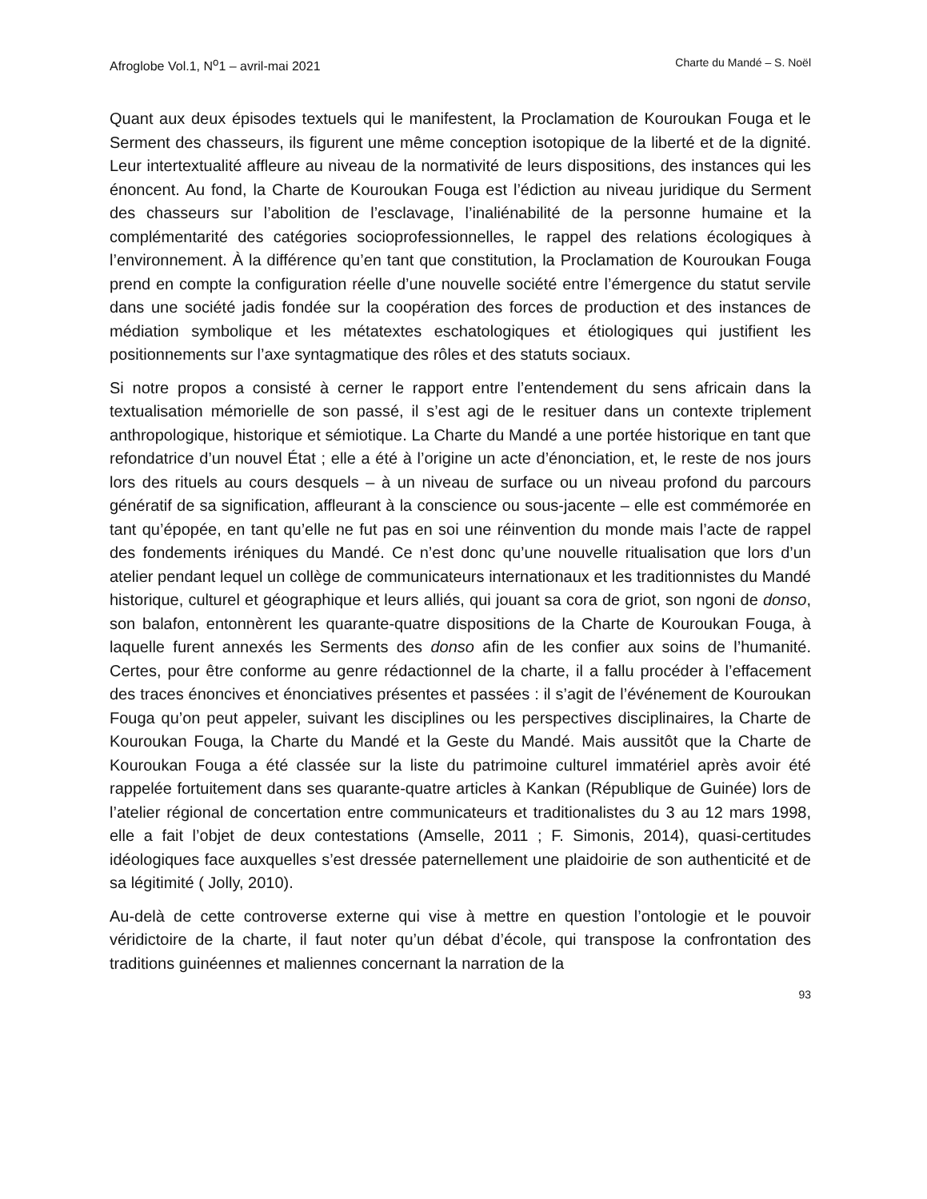Afroglobe Vol.1, N<sup>o</sup>1 – avril-mai 2021 Charte du Mandé – S. Noël
Quant aux deux épisodes textuels qui le manifestent, la Proclamation de Kouroukan Fouga et le Serment des chasseurs, ils figurent une même conception isotopique de la liberté et de la dignité. Leur intertextualité affleure au niveau de la normativité de leurs dispositions, des instances qui les énoncent. Au fond, la Charte de Kouroukan Fouga est l’édiction au niveau juridique du Serment des chasseurs sur l’abolition de l’esclavage, l’inaliénabilité de la personne humaine et la complémentarité des catégories socioprofessionnelles, le rappel des relations écologiques à l’environnement. À la différence qu’en tant que constitution, la Proclamation de Kouroukan Fouga prend en compte la configuration réelle d’une nouvelle société entre l’émergence du statut servile dans une société jadis fondée sur la coopération des forces de production et des instances de médiation symbolique et les métatextes eschatologiques et étiologiques qui justifient les positionnements sur l’axe syntagmatique des rôles et des statuts sociaux.
Si notre propos a consisté à cerner le rapport entre l’entendement du sens africain dans la textualisation mémorielle de son passé, il s’est agi de le resituer dans un contexte triplement anthropologique, historique et sémiotique. La Charte du Mandé a une portée historique en tant que refondatrice d’un nouvel État ; elle a été à l’origine un acte d’énonciation, et, le reste de nos jours lors des rituels au cours desquels – à un niveau de surface ou un niveau profond du parcours génératif de sa signification, affleurant à la conscience ou sous-jacente – elle est commémorée en tant qu’épopée, en tant qu’elle ne fut pas en soi une réinvention du monde mais l’acte de rappel des fondements iréniques du Mandé. Ce n’est donc qu’une nouvelle ritualisation que lors d’un atelier pendant lequel un collège de communicateurs internationaux et les traditionnistes du Mandé historique, culturel et géographique et leurs alliés, qui jouant sa cora de griot, son ngoni de donso, son balafon, entonnèrent les quarante-quatre dispositions de la Charte de Kouroukan Fouga, à laquelle furent annexés les Serments des donso afin de les confier aux soins de l’humanité. Certes, pour être conforme au genre rédactionnel de la charte, il a fallu procéder à l’effacement des traces énoncives et énonciatives présentes et passées : il s’agit de l’événement de Kouroukan Fouga qu’on peut appeler, suivant les disciplines ou les perspectives disciplinaires, la Charte de Kouroukan Fouga, la Charte du Mandé et la Geste du Mandé. Mais aussitôt que la Charte de Kouroukan Fouga a été classée sur la liste du patrimoine culturel immatériel après avoir été rappelée fortuitement dans ses quarante-quatre articles à Kankan (République de Guinée) lors de l’atelier régional de concertation entre communicateurs et traditionalistes du 3 au 12 mars 1998, elle a fait l’objet de deux contestations (Amselle, 2011 ; F. Simonis, 2014), quasi-certitudes idéologiques face auxquelles s’est dressée paternellement une plaidoirie de son authenticité et de sa légitimité ( Jolly, 2010).
Au-delà de cette controverse externe qui vise à mettre en question l’ontologie et le pouvoir véridictoire de la charte, il faut noter qu’un débat d’école, qui transpose la confrontation des traditions guinéennes et maliennes concernant la narration de la
93